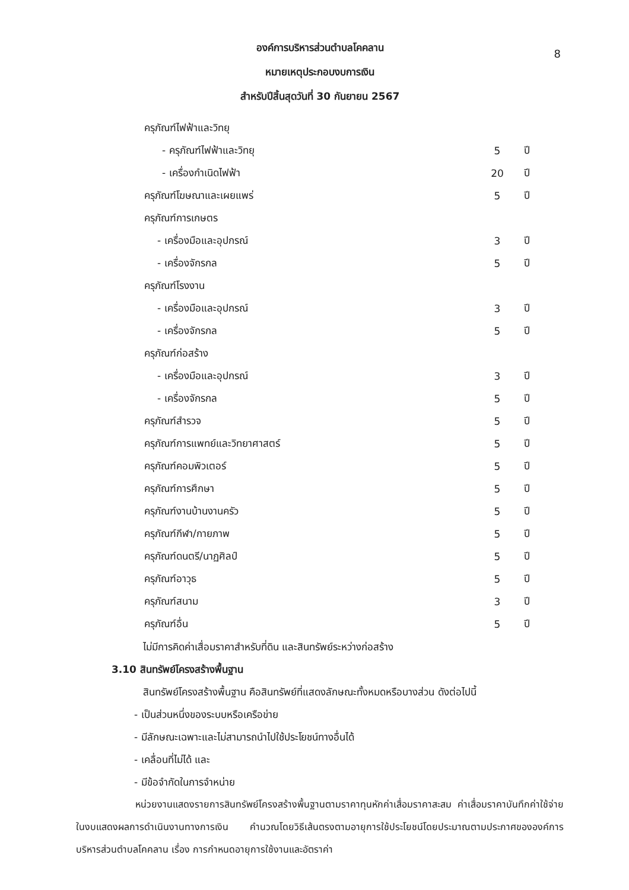8
องค์การบริหารส่วนตำบลโคคลาน
หมายเหตุประกอบงบการเงิน
สำหรับปีสิ้นสุดวันที่ 30 กันยายน 2567
| ครุภัณฑ์ไฟฟ้าและวิทยุ | | |
| - ครุภัณฑ์ไฟฟ้าและวิทยุ | 5 | ปี |
| - เครื่องกำเนิดไฟฟ้า | 20 | ปี |
| ครุภัณฑ์โฆษณาและเผยแพร่ | 5 | ปี |
| ครุภัณฑ์การเกษตร | | |
| - เครื่องมือและอุปกรณ์ | 3 | ปี |
| - เครื่องจักรกล | 5 | ปี |
| ครุภัณฑ์โรงงาน | | |
| - เครื่องมือและอุปกรณ์ | 3 | ปี |
| - เครื่องจักรกล | 5 | ปี |
| ครุภัณฑ์ก่อสร้าง | | |
| - เครื่องมือและอุปกรณ์ | 3 | ปี |
| - เครื่องจักรกล | 5 | ปี |
| ครุภัณฑ์สำรวจ | 5 | ปี |
| ครุภัณฑ์การแพทย์และวิทยาศาสตร์ | 5 | ปี |
| ครุภัณฑ์คอมพิวเตอร์ | 5 | ปี |
| ครุภัณฑ์การศึกษา | 5 | ปี |
| ครุภัณฑ์งานบ้านงานครัว | 5 | ปี |
| ครุภัณฑ์กีฬา/กายภาพ | 5 | ปี |
| ครุภัณฑ์ดนตรี/นาฏศิลป์ | 5 | ปี |
| ครุภัณฑ์อาวุธ | 5 | ปี |
| ครุภัณฑ์สนาม | 3 | ปี |
| ครุภัณฑ์อื่น | 5 | ปี |
ไม่มีการคิดค่าเสื่อมราคาสำหรับที่ดิน และสินทรัพย์ระหว่างก่อสร้าง
3.10 สินทรัพย์โครงสร้างพื้นฐาน
สินทรัพย์โครงสร้างพื้นฐาน คือสินทรัพย์ที่แสดงลักษณะทั้งหมดหรือบางส่วน ดังต่อไปนี้
- เป็นส่วนหนึ่งของระบบหรือเครือข่าย
- มีลักษณะเฉพาะและไม่สามารถนำไปใช้ประโยชน์ทางอื่นได้
- เคลื่อนที่ไม่ได้ และ
- มีข้อจำกัดในการจำหน่าย
หน่วยงานแสดงรายการสินทรัพย์โครงสร้างพื้นฐานตามราคาทุนหักค่าเสื่อมราคาสะสม ค่าเสื่อมราคาบันทึกค่าใช้จ่ายในงบแสดงผลการดำเนินงานทางการเงิน คำนวณโดยวิธีเส้นตรงตามอายุการใช้ประโยชน์โดยประมาณตามประกาศขององค์การบริหารส่วนตำบลโคคลาน เรื่อง การกำหนดอายุการใช้งานและอัตราค่า